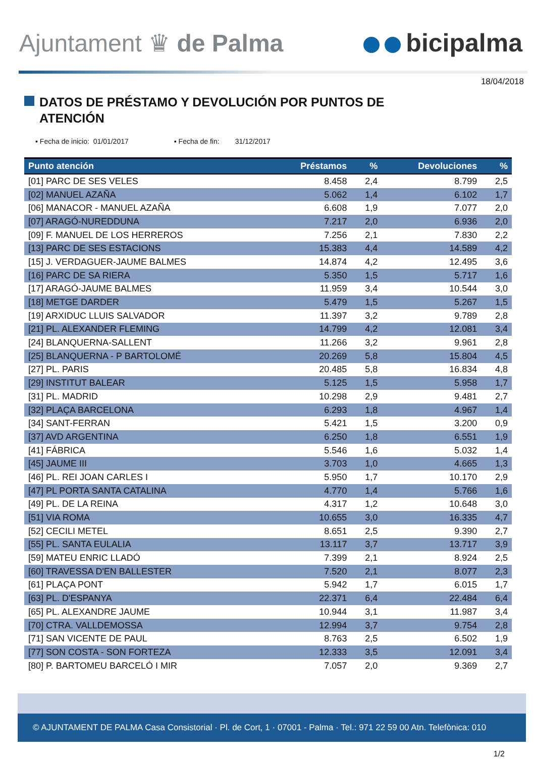Ajuntament ♛ de Palma bicipalma
18/04/2018
DATOS DE PRÉSTAMO Y DEVOLUCIÓN POR PUNTOS DE
ATENCIÓN
▪ Fecha de inicio: 01/01/2017 ▪ Fecha de fin: 31/12/2017
| Punto atención | Préstamos | % | Devoluciones | % |
| --- | --- | --- | --- | --- |
| [01] PARC DE SES VELES | 8.458 | 2,4 | 8.799 | 2,5 |
| [02] MANUEL AZAÑA | 5.062 | 1,4 | 6.102 | 1,7 |
| [06] MANACOR - MANUEL AZAÑA | 6.608 | 1,9 | 7.077 | 2,0 |
| [07] ARAGÓ-NUREDDUNA | 7.217 | 2,0 | 6.936 | 2,0 |
| [09] F. MANUEL DE LOS HERREROS | 7.256 | 2,1 | 7.830 | 2,2 |
| [13] PARC DE SES ESTACIONS | 15.383 | 4,4 | 14.589 | 4,2 |
| [15] J. VERDAGUER-JAUME BALMES | 14.874 | 4,2 | 12.495 | 3,6 |
| [16] PARC DE SA RIERA | 5.350 | 1,5 | 5.717 | 1,6 |
| [17] ARAGÓ-JAUME BALMES | 11.959 | 3,4 | 10.544 | 3,0 |
| [18] METGE DARDER | 5.479 | 1,5 | 5.267 | 1,5 |
| [19] ARXIDUC LLUIS SALVADOR | 11.397 | 3,2 | 9.789 | 2,8 |
| [21] PL. ALEXANDER FLEMING | 14.799 | 4,2 | 12.081 | 3,4 |
| [24] BLANQUERNA-SALLENT | 11.266 | 3,2 | 9.961 | 2,8 |
| [25] BLANQUERNA - P BARTOLOMÉ | 20.269 | 5,8 | 15.804 | 4,5 |
| [27] PL. PARIS | 20.485 | 5,8 | 16.834 | 4,8 |
| [29] INSTITUT BALEAR | 5.125 | 1,5 | 5.958 | 1,7 |
| [31] PL. MADRID | 10.298 | 2,9 | 9.481 | 2,7 |
| [32] PLAÇA BARCELONA | 6.293 | 1,8 | 4.967 | 1,4 |
| [34] SANT-FERRAN | 5.421 | 1,5 | 3.200 | 0,9 |
| [37] AVD ARGENTINA | 6.250 | 1,8 | 6.551 | 1,9 |
| [41] FÁBRICA | 5.546 | 1,6 | 5.032 | 1,4 |
| [45] JAUME III | 3.703 | 1,0 | 4.665 | 1,3 |
| [46] PL. REI JOAN CARLES I | 5.950 | 1,7 | 10.170 | 2,9 |
| [47] PL PORTA SANTA CATALINA | 4.770 | 1,4 | 5.766 | 1,6 |
| [49] PL. DE LA REINA | 4.317 | 1,2 | 10.648 | 3,0 |
| [51] VIA ROMA | 10.655 | 3,0 | 16.335 | 4,7 |
| [52] CECILI METEL | 8.651 | 2,5 | 9.390 | 2,7 |
| [55] PL. SANTA EULALIA | 13.117 | 3,7 | 13.717 | 3,9 |
| [59] MATEU ENRIC LLADÓ | 7.399 | 2,1 | 8.924 | 2,5 |
| [60] TRAVESSA D'EN BALLESTER | 7.520 | 2,1 | 8.077 | 2,3 |
| [61] PLAÇA PONT | 5.942 | 1,7 | 6.015 | 1,7 |
| [63] PL. D'ESPANYA | 22.371 | 6,4 | 22.484 | 6,4 |
| [65] PL. ALEXANDRE JAUME | 10.944 | 3,1 | 11.987 | 3,4 |
| [70] CTRA. VALLDEMOSSA | 12.994 | 3,7 | 9.754 | 2,8 |
| [71] SAN VICENTE DE PAUL | 8.763 | 2,5 | 6.502 | 1,9 |
| [77] SON COSTA - SON FORTEZA | 12.333 | 3,5 | 12.091 | 3,4 |
| [80] P. BARTOMEU BARCELÓ I MIR | 7.057 | 2,0 | 9.369 | 2,7 |
© AJUNTAMENT DE PALMA Casa Consistorial · Pl. de Cort, 1 · 07001 - Palma · Tel.: 971 22 59 00 Atn. Telefònica: 010
1/2